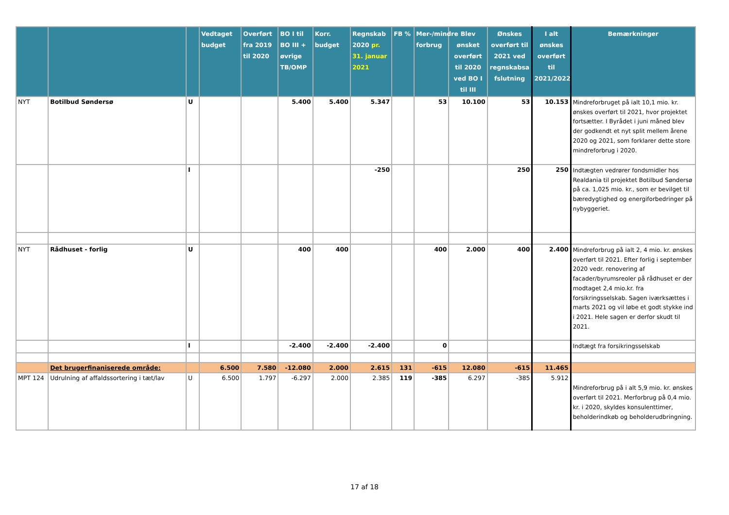| | | | Vedtaget budget | Overført fra 2019 til 2020 | BO I til BO III + øvrige TB/OMP | Korr. budget | Regnskab 2020 pr. 31. januar 2021 | FB % | Mer-/mindre forbrug | Blev ønsket overført til 2020 ved BO I til III | Ønskes overført til 2021 ved regnskabsa fslutning | I alt ønskes overført til 2021/2022 | Bemærkninger |
| --- | --- | --- | --- | --- | --- | --- | --- | --- | --- | --- | --- | --- | --- |
| NYT | Botilbud Søndersø | U | | | 5.400 | 5.400 | 5.347 | | 53 | 10.100 | 53 | 10.153 | Mindreforbruget på ialt 10,1 mio. kr. ønskes overført til 2021, hvor projektet fortsætter. I Byrådet i juni måned blev der godkendt et nyt split mellem årene 2020 og 2021, som forklarer dette store mindreforbrug i 2020. |
| | | I | | | | | -250 | | | | 250 | 250 | Indtægten vedrører fondsmidler hos Realdania til projektet Botilbud Søndersø på ca. 1,025 mio. kr., som er bevilget til bæredygtighed og energiforbedringer på nybyggeriet. |
| NYT | Rådhuset - forlig | U | | | 400 | 400 | | | 400 | 2.000 | 400 | 2.400 | Mindreforbrug på ialt 2, 4 mio. kr. ønskes overført til 2021. Efter forlig i september 2020 vedr. renovering af facader/byrumsreoler på rådhuset er der modtaget 2,4 mio.kr. fra forsikringsselskab. Sagen iværksættes i marts 2021 og vil løbe et godt stykke ind i 2021. Hele sagen er derfor skudt til 2021. |
| | | I | | | -2.400 | -2.400 | -2.400 | | 0 | | | | Indtægt fra forsikringsselskab |
| | Det brugerfinaniserede område: | | 6.500 | 7.580 | -12.080 | 2.000 | 2.615 | 131 | -615 | 12.080 | -615 | 11.465 | |
| MPT 124 | Udrulning af affaldssortering i tæt/lav | U | 6.500 | 1.797 | -6.297 | 2.000 | 2.385 | 119 | -385 | 6.297 | -385 | 5.912 | Mindreforbrug på i alt 5,9 mio. kr. ønskes overført til 2021. Merforbrug på 0,4 mio. kr. i 2020, skyldes konsulenttimer, beholderindkøb og beholderudbringning. |
17 af 18